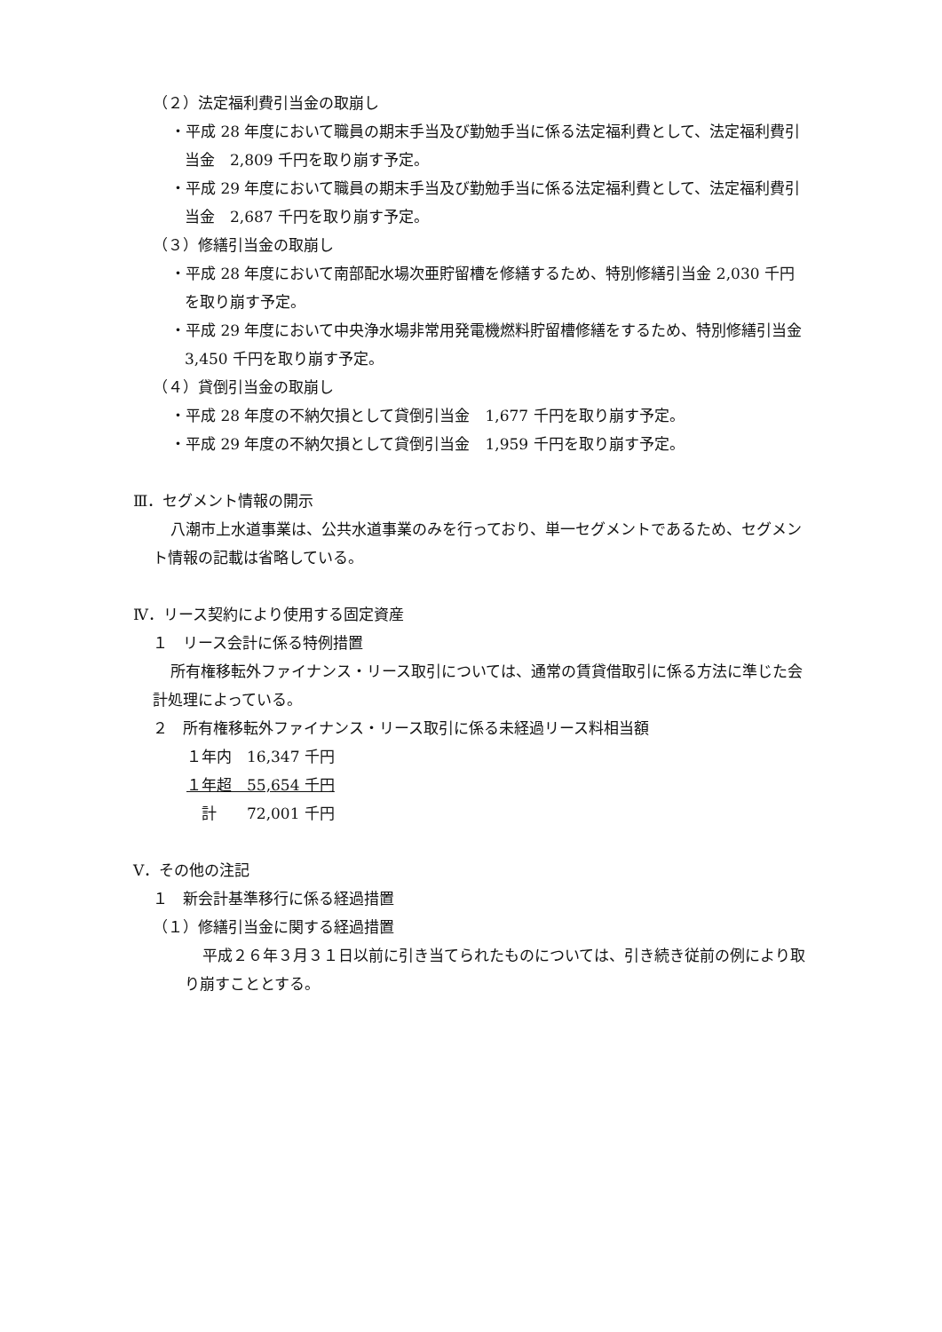（２）法定福利費引当金の取崩し
・平成 28 年度において職員の期末手当及び勤勉手当に係る法定福利費として、法定福利費引当金　2,809 千円を取り崩す予定。
・平成 29 年度において職員の期末手当及び勤勉手当に係る法定福利費として、法定福利費引当金　2,687 千円を取り崩す予定。
（３）修繕引当金の取崩し
・平成 28 年度において南部配水場次亜貯留槽を修繕するため、特別修繕引当金 2,030 千円を取り崩す予定。
・平成 29 年度において中央浄水場非常用発電機燃料貯留槽修繕をするため、特別修繕引当金　3,450 千円を取り崩す予定。
（４）貸倒引当金の取崩し
・平成 28 年度の不納欠損として貸倒引当金　1,677 千円を取り崩す予定。
・平成 29 年度の不納欠損として貸倒引当金　1,959 千円を取り崩す予定。
Ⅲ．セグメント情報の開示
八潮市上水道事業は、公共水道事業のみを行っており、単一セグメントであるため、セグメント情報の記載は省略している。
Ⅳ．リース契約により使用する固定資産
１　リース会計に係る特例措置
所有権移転外ファイナンス・リース取引については、通常の賃貸借取引に係る方法に準じた会計処理によっている。
２　所有権移転外ファイナンス・リース取引に係る未経過リース料相当額
１年内　16,347 千円
１年超　55,654 千円
　計　　72,001 千円
Ⅴ．その他の注記
１　新会計基準移行に係る経過措置
（１）修繕引当金に関する経過措置
平成２６年３月３１日以前に引き当てられたものについては、引き続き従前の例により取り崩すこととする。